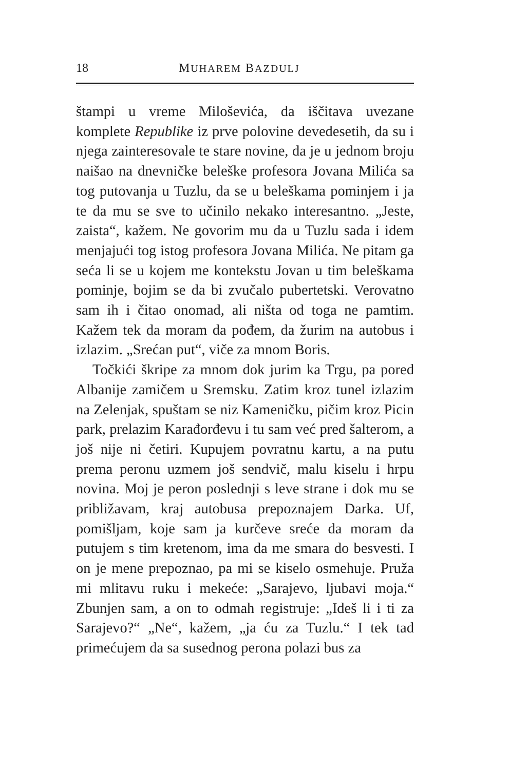18 MUHAREM BAZDULJ
štampi u vreme Miloševića, da iščitava uvezane komplete Republike iz prve polovine devedesetih, da su i njega zainteresovale te stare novine, da je u jednom broju naišao na dnevničke beleške profesora Jovana Milića sa tog putovanja u Tuzlu, da se u beleškama pominjem i ja te da mu se sve to učinilo nekako interesantno. „Jeste, zaista“, kažem. Ne govorim mu da u Tuzlu sada i idem menjajući tog istog profesora Jovana Milića. Ne pitam ga seća li se u kojem me kontekstu Jovan u tim beleškama pominje, bojim se da bi zvučalo pubertetski. Verovatno sam ih i čitao onomad, ali ništa od toga ne pamtim. Kažem tek da moram da pođem, da žurim na autobus i izlazim. „Srećan put“, viče za mnom Boris.
Točkići škripe za mnom dok jurim ka Trgu, pa pored Albanije zamičem u Sremsku. Zatim kroz tunel izlazim na Zelenjak, spuštam se niz Kameničku, pičim kroz Picin park, prelazim Karađorđevu i tu sam već pred šalterom, a još nije ni četiri. Kupujem povratnu kartu, a na putu prema peronu uzmem još sendvič, malu kiselu i hrpu novina. Moj je peron poslednji s leve strane i dok mu se približavam, kraj autobusa prepoznajem Darka. Uf, pomišljam, koje sam ja kurčeve sreće da moram da putujem s tim kretenom, ima da me smara do besvesti. I on je mene prepoznao, pa mi se kiselo osmehuje. Pruža mi mlitavu ruku i mekeće: „Sarajevo, ljubavi moja.“ Zbunjen sam, a on to odmah registruje: „Ideš li i ti za Sarajevo?“ „Ne“, kažem, „ja ću za Tuzlu.“ I tek tad primećujem da sa susednog perona polazi bus za